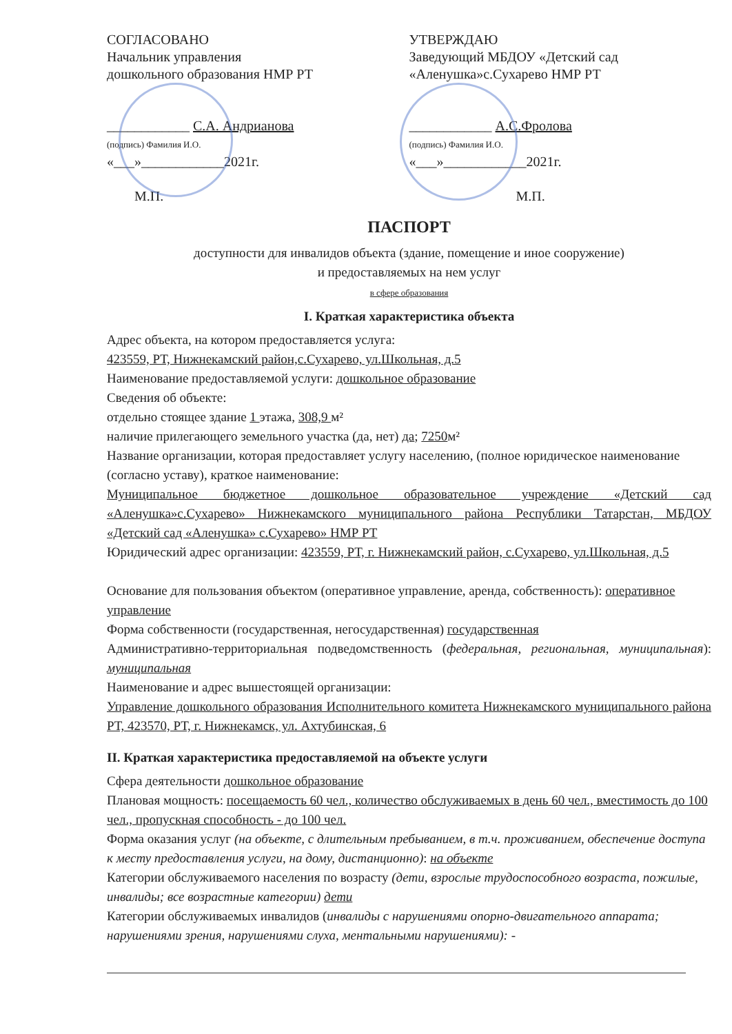СОГЛАСОВАНО
Начальник управления
дошкольного образования НМР РТ
____________ С.А. Андрианова
(подпись) Фамилия И.О.
«___»____________2021г.
М.П.
УТВЕРЖДАЮ
Заведующий МБДОУ «Детский сад «Аленушка»с.Сухарево НМР РТ
____________ А.С.Фролова
(подпись) Фамилия И.О.
«___»____________2021г.
М.П.
ПАСПОРТ
доступности для инвалидов объекта (здание, помещение и иное сооружение)
и предоставляемых на нем услуг
в сфере образования
I. Краткая характеристика объекта
Адрес объекта, на котором предоставляется услуга:
423559, РТ, Нижнекамский район,с.Сухарево, ул.Школьная, д.5
Наименование предоставляемой услуги: дошкольное образование
Сведения об объекте:
отдельно стоящее здание 1 этажа, 308,9 м²
наличие прилегающего земельного участка (да, нет) да; 7250м²
Название организации, которая предоставляет услугу населению, (полное юридическое наименование (согласно уставу), краткое наименование:
Муниципальное бюджетное дошкольное образовательное учреждение «Детский сад «Аленушка»с.Сухарево» Нижнекамского муниципального района Республики Татарстан, МБДОУ «Детский сад «Аленушка» с.Сухарево» НМР РТ
Юридический адрес организации: 423559, РТ, г. Нижнекамский район, с.Сухарево, ул.Школьная, д.5
Основание для пользования объектом (оперативное управление, аренда, собственность): оперативное управление
Форма собственности (государственная, негосударственная) государственная
Административно-территориальная подведомственность (федеральная, региональная, муниципальная): муниципальная
Наименование и адрес вышестоящей организации:
Управление дошкольного образования Исполнительного комитета Нижнекамского муниципального района РТ, 423570, РТ, г. Нижнекамск, ул. Ахтубинская, 6
II. Краткая характеристика предоставляемой на объекте услуги
Сфера деятельности дошкольное образование
Плановая мощность: посещаемость 60 чел., количество обслуживаемых в день 60 чел., вместимость до 100 чел., пропускная способность - до 100 чел.
Форма оказания услуг (на объекте, с длительным пребыванием, в т.ч. проживанием, обеспечение доступа к месту предоставления услуги, на дому, дистанционно): на объекте
Категории обслуживаемого населения по возрасту (дети, взрослые трудоспособного возраста, пожилые, инвалиды; все возрастные категории) дети
Категории обслуживаемых инвалидов (инвалиды с нарушениями опорно-двигательного аппарата; нарушениями зрения, нарушениями слуха, ментальными нарушениями): -